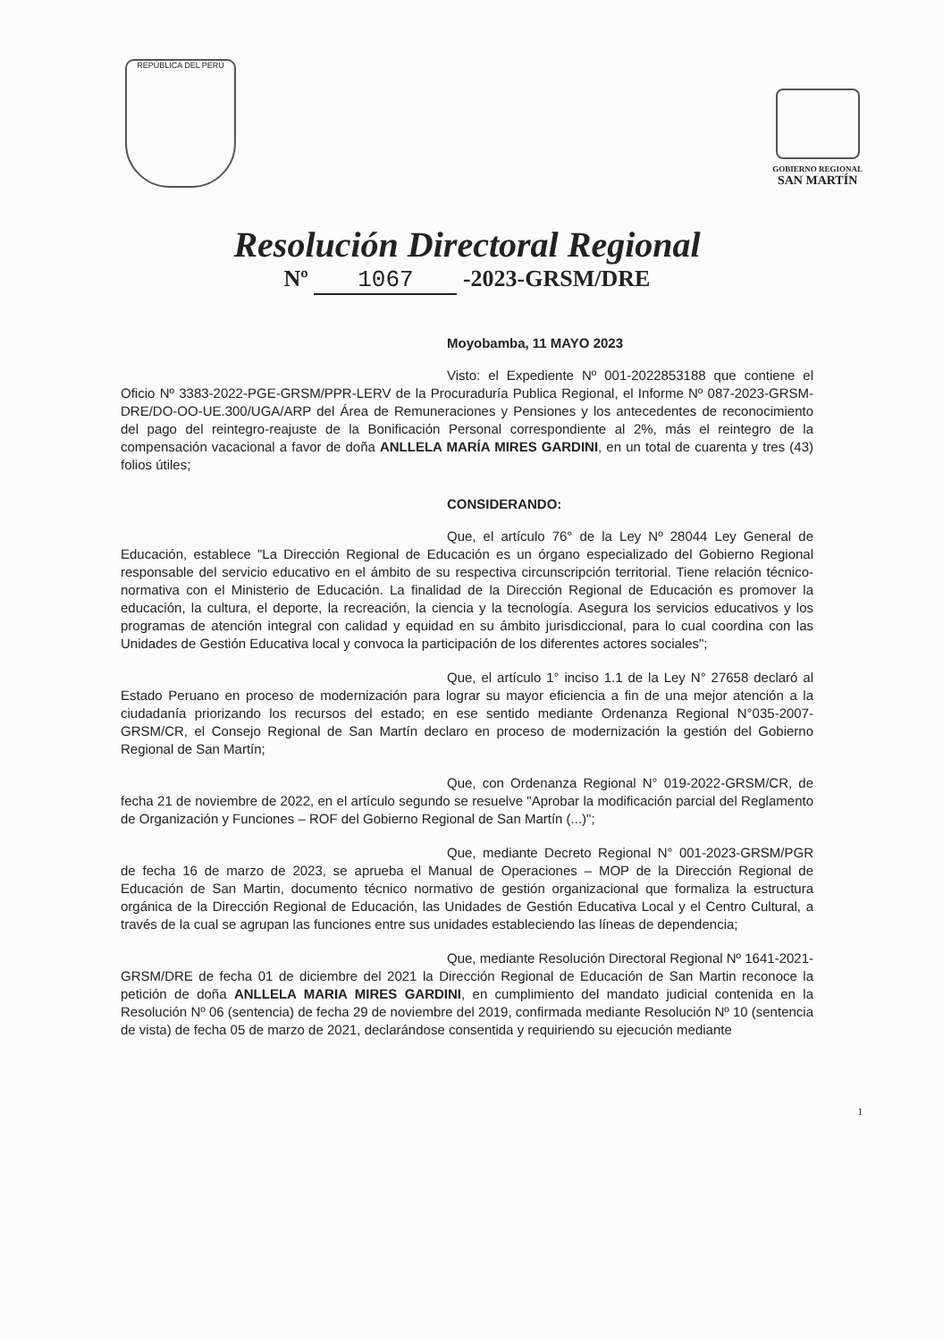REPÚBLICA DEL PERÚ
GOBIERNO REGIONAL
SAN MARTÍN
Resolución Directoral Regional
Nº 1067 -2023-GRSM/DRE
Moyobamba, 11 MAYO 2023
Visto: el Expediente Nº 001-2022853188 que contiene el Oficio Nº 3383-2022-PGE-GRSM/PPR-LERV de la Procuraduría Publica Regional, el Informe Nº 087-2023-GRSM-DRE/DO-OO-UE.300/UGA/ARP del Área de Remuneraciones y Pensiones y los antecedentes de reconocimiento del pago del reintegro-reajuste de la Bonificación Personal correspondiente al 2%, más el reintegro de la compensación vacacional a favor de doña ANLLELA MARÍA MIRES GARDINI, en un total de cuarenta y tres (43) folios útiles;
CONSIDERANDO:
Que, el artículo 76° de la Ley Nº 28044 Ley General de Educación, establece "La Dirección Regional de Educación es un órgano especializado del Gobierno Regional responsable del servicio educativo en el ámbito de su respectiva circunscripción territorial. Tiene relación técnico-normativa con el Ministerio de Educación. La finalidad de la Dirección Regional de Educación es promover la educación, la cultura, el deporte, la recreación, la ciencia y la tecnología. Asegura los servicios educativos y los programas de atención integral con calidad y equidad en su ámbito jurisdiccional, para lo cual coordina con las Unidades de Gestión Educativa local y convoca la participación de los diferentes actores sociales";
Que, el artículo 1° inciso 1.1 de la Ley N° 27658 declaró al Estado Peruano en proceso de modernización para lograr su mayor eficiencia a fin de una mejor atención a la ciudadanía priorizando los recursos del estado; en ese sentido mediante Ordenanza Regional N°035-2007-GRSM/CR, el Consejo Regional de San Martín declaro en proceso de modernización la gestión del Gobierno Regional de San Martín;
Que, con Ordenanza Regional N° 019-2022-GRSM/CR, de fecha 21 de noviembre de 2022, en el artículo segundo se resuelve "Aprobar la modificación parcial del Reglamento de Organización y Funciones – ROF del Gobierno Regional de San Martín (...)";
Que, mediante Decreto Regional N° 001-2023-GRSM/PGR de fecha 16 de marzo de 2023, se aprueba el Manual de Operaciones – MOP de la Dirección Regional de Educación de San Martin, documento técnico normativo de gestión organizacional que formaliza la estructura orgánica de la Dirección Regional de Educación, las Unidades de Gestión Educativa Local y el Centro Cultural, a través de la cual se agrupan las funciones entre sus unidades estableciendo las líneas de dependencia;
Que, mediante Resolución Directoral Regional Nº 1641-2021-GRSM/DRE de fecha 01 de diciembre del 2021 la Dirección Regional de Educación de San Martin reconoce la petición de doña ANLLELA MARIA MIRES GARDINI, en cumplimiento del mandato judicial contenida en la Resolución Nº 06 (sentencia) de fecha 29 de noviembre del 2019, confirmada mediante Resolución Nº 10 (sentencia de vista) de fecha 05 de marzo de 2021, declarándose consentida y requiriendo su ejecución mediante
1